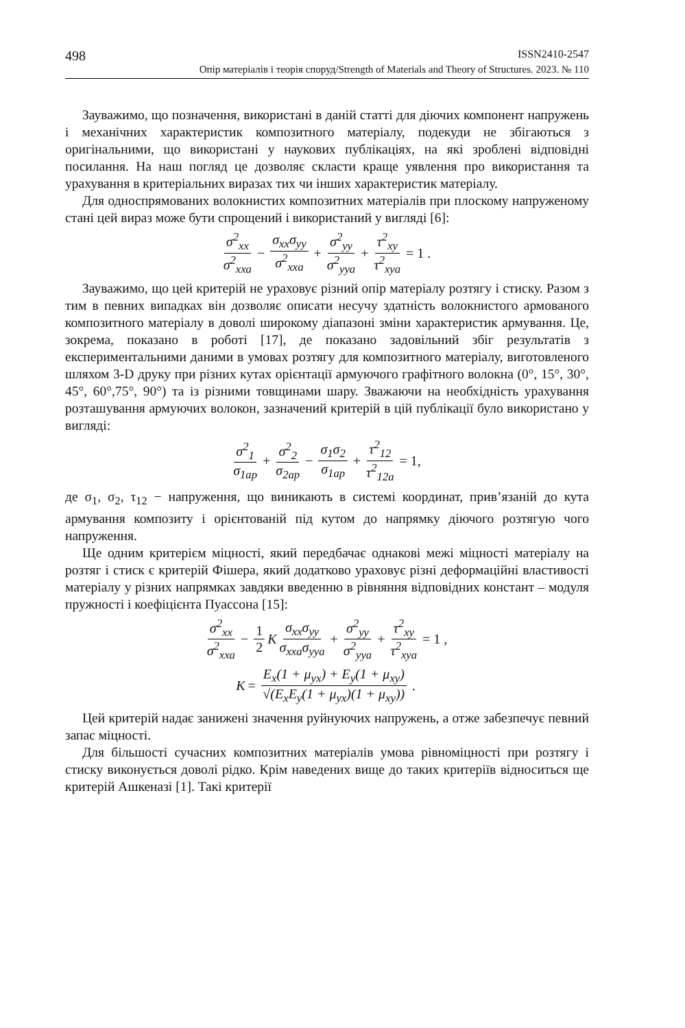498 ISSN2410-2547
Опір матеріалів і теорія споруд/Strength of Materials and Theory of Structures. 2023. № 110
Зауважимо, що позначення, використані в даній статті для діючих компонент напружень і механічних характеристик композитного матеріалу, подекуди не збігаються з оригінальними, що використані у наукових публікаціях, на які зроблені відповідні посилання. На наш погляд це дозволяє скласти краще уявлення про використання та урахування в критеріальних виразах тих чи інших характеристик матеріалу.
Для односпрямованих волокнистих композитних матеріалів при плоскому напруженому стані цей вираз може бути спрощений і використаний у вигляді [6]:
σ<sup>2</sup><sub>xx</sub> σ<sup>2</sup><sub>xxa</sub> − σ<sub>xx</sub>σ<sub>yy</sub> σ<sup>2</sup><sub>xxa</sub> + σ<sup>2</sup><sub>yy</sub> σ<sup>2</sup><sub>yya</sub> + τ<sup>2</sup><sub>xy</sub> τ<sup>2</sup><sub>xya</sub> = 1 .
Зауважимо, що цей критерій не ураховує різний опір матеріалу розтягу і стиску. Разом з тим в певних випадках він дозволяє описати несучу здатність волокнистого армованого композитного матеріалу в доволі широкому діапазоні зміни характеристик армування. Це, зокрема, показано в роботі [17], де показано задовільний збіг результатів з експериментальними даними в умовах розтягу для композитного матеріалу, виготовленого шляхом 3-D друку при різних кутах орієнтації армуючого графітного волокна (0°, 15°, 30°, 45°, 60°,75°, 90°) та із різними товщинами шару. Зважаючи на необхідність урахування розташування армуючих волокон, зазначений критерій в цій публікації було використано у вигляді:
σ<sup>2</sup><sub>1</sub> σ<sub>1ap</sub> + σ<sup>2</sup><sub>2</sub> σ<sub>2ap</sub> − σ<sub>1</sub>σ<sub>2</sub> σ<sub>1ap</sub> + τ<sup>2</sup><sub>12</sub> τ<sup>2</sup><sub>12a</sub> = 1,
де σ<sub>1</sub>, σ<sub>2</sub>, τ<sub>12</sub> − напруження, що виникають в системі координат, прив’язаній до кута армування композиту і орієнтованій під кутом до напрямку діючого розтягую чого напруження.
Ще одним критерієм міцності, який передбачає однакові межі міцності матеріалу на розтяг і стиск є критерій Фішера, який додатково ураховує різні деформаційні властивості матеріалу у різних напрямках завдяки введенню в рівняння відповідних констант – модуля пружності і коефіцієнта Пуассона [15]:
σ<sup>2</sup><sub>xx</sub> σ<sup>2</sup><sub>xxa</sub> − 1 2 K σ<sub>xx</sub>σ<sub>yy</sub> σ<sub>xxa</sub>σ<sub>yya</sub> + σ<sup>2</sup><sub>yy</sub> σ<sup>2</sup><sub>yya</sub> + τ<sup>2</sup><sub>xy</sub> τ<sup>2</sup><sub>xya</sub> = 1 ,
K = E<sub>x</sub>(1 + μ<sub>yx</sub>) + E<sub>y</sub>(1 + μ<sub>xy</sub>) √(E<sub>x</sub>E<sub>y</sub>(1 + μ<sub>yx</sub>)(1 + μ<sub>xy</sub>)).
Цей критерій надає занижені значення руйнуючих напружень, а отже забезпечує певний запас міцності.
Для більшості сучасних композитних матеріалів умова рівноміцності при розтягу і стиску виконується доволі рідко. Крім наведених вище до таких критеріїв відноситься ще критерій Ашкеназі [1]. Такі критерії